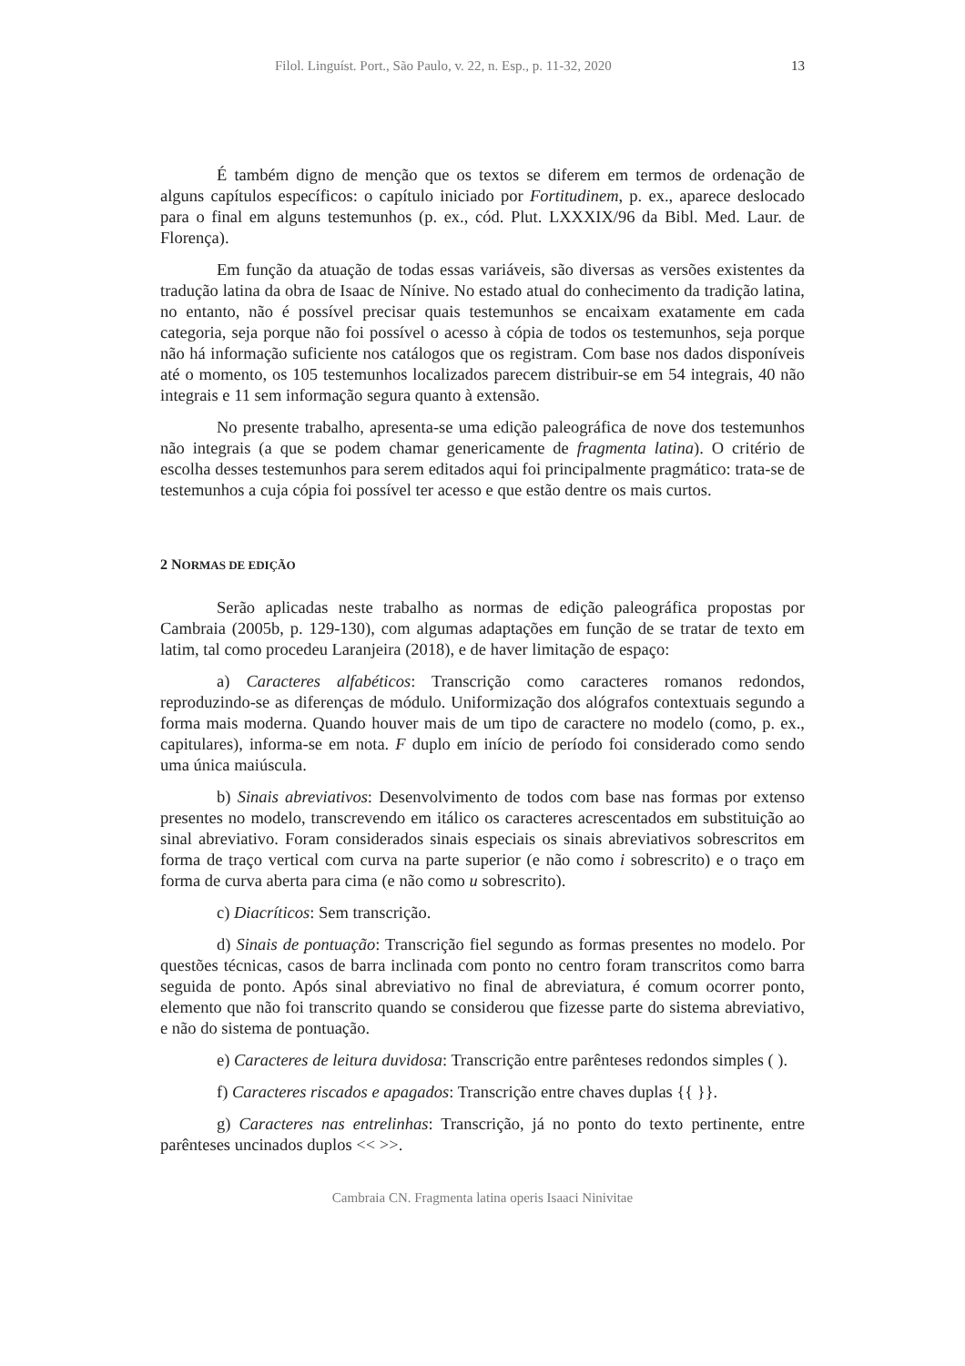Filol. Linguíst. Port., São Paulo, v. 22, n. Esp., p. 11-32, 2020 13
É também digno de menção que os textos se diferem em termos de ordenação de alguns capítulos específicos: o capítulo iniciado por Fortitudinem, p. ex., aparece deslocado para o final em alguns testemunhos (p. ex., cód. Plut. LXXXIX/96 da Bibl. Med. Laur. de Florença).
Em função da atuação de todas essas variáveis, são diversas as versões existentes da tradução latina da obra de Isaac de Nínive. No estado atual do conhecimento da tradição latina, no entanto, não é possível precisar quais testemunhos se encaixam exatamente em cada categoria, seja porque não foi possível o acesso à cópia de todos os testemunhos, seja porque não há informação suficiente nos catálogos que os registram. Com base nos dados disponíveis até o momento, os 105 testemunhos localizados parecem distribuir-se em 54 integrais, 40 não integrais e 11 sem informação segura quanto à extensão.
No presente trabalho, apresenta-se uma edição paleográfica de nove dos testemunhos não integrais (a que se podem chamar genericamente de fragmenta latina). O critério de escolha desses testemunhos para serem editados aqui foi principalmente pragmático: trata-se de testemunhos a cuja cópia foi possível ter acesso e que estão dentre os mais curtos.
2 NORMAS DE EDIÇÃO
Serão aplicadas neste trabalho as normas de edição paleográfica propostas por Cambraia (2005b, p. 129-130), com algumas adaptações em função de se tratar de texto em latim, tal como procedeu Laranjeira (2018), e de haver limitação de espaço:
a) Caracteres alfabéticos: Transcrição como caracteres romanos redondos, reproduzindo-se as diferenças de módulo. Uniformização dos alógrafos contextuais segundo a forma mais moderna. Quando houver mais de um tipo de caractere no modelo (como, p. ex., capitulares), informa-se em nota. F duplo em início de período foi considerado como sendo uma única maiúscula.
b) Sinais abreviativos: Desenvolvimento de todos com base nas formas por extenso presentes no modelo, transcrevendo em itálico os caracteres acrescentados em substituição ao sinal abreviativo. Foram considerados sinais especiais os sinais abreviativos sobrescritos em forma de traço vertical com curva na parte superior (e não como i sobrescrito) e o traço em forma de curva aberta para cima (e não como u sobrescrito).
c) Diacríticos: Sem transcrição.
d) Sinais de pontuação: Transcrição fiel segundo as formas presentes no modelo. Por questões técnicas, casos de barra inclinada com ponto no centro foram transcritos como barra seguida de ponto. Após sinal abreviativo no final de abreviatura, é comum ocorrer ponto, elemento que não foi transcrito quando se considerou que fizesse parte do sistema abreviativo, e não do sistema de pontuação.
e) Caracteres de leitura duvidosa: Transcrição entre parênteses redondos simples ( ).
f) Caracteres riscados e apagados: Transcrição entre chaves duplas {{ }}.
g) Caracteres nas entrelinhas: Transcrição, já no ponto do texto pertinente, entre parênteses uncinados duplos << >>.
Cambraia CN. Fragmenta latina operis Isaaci Ninivitae